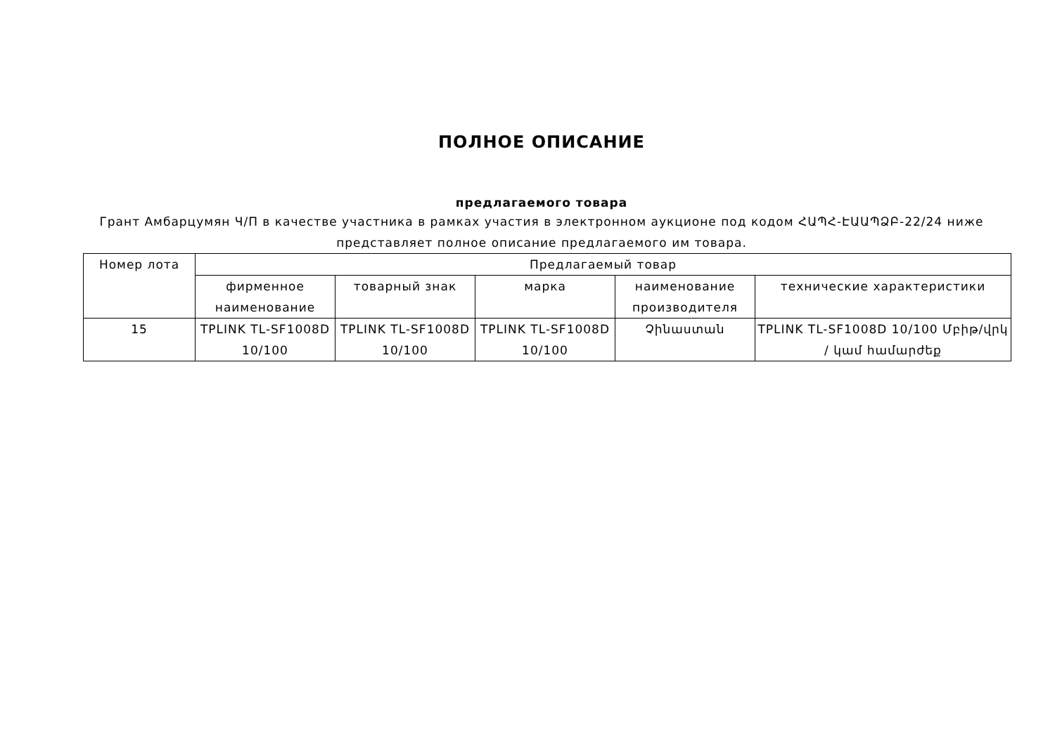ПОЛНОЕ ОПИСАНИЕ
предлагаемого товара
Грант Амбарцумян Ч/П в качестве участника в рамках участия в электронном аукционе под кодом ՀԱՊՀ-ԷԱԱՊՁԲ-22/24 ниже представляет полное описание предлагаемого им товара.
| Номер лота | Предлагаемый товар | | | | |
| | фирменное наименование | товарный знак | марка | наименование производителя | технические характеристики |
| 15 | TPLINK TL-SF1008D 10/100 | TPLINK TL-SF1008D 10/100 | TPLINK TL-SF1008D 10/100 | Չինաստան | TPLINK TL-SF1008D 10/100 Մբիթ/վրկ / կամ համարժեք |